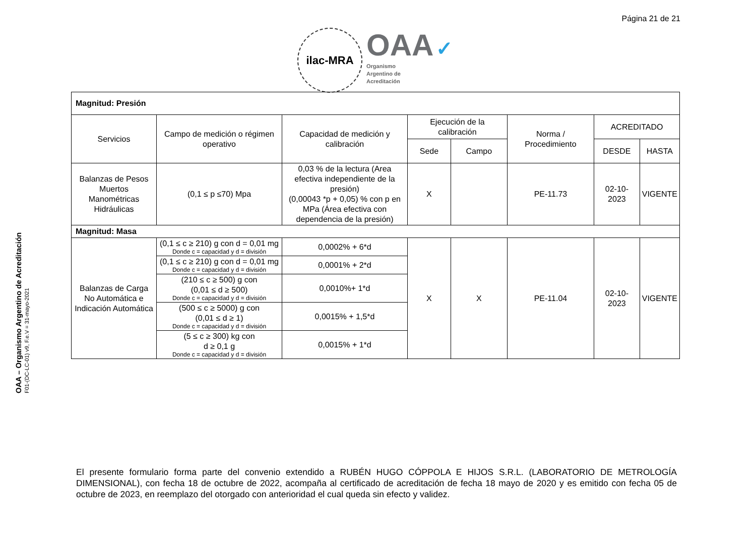Página 21 de 21
ilac-MRA
OAA ✓
Organismo
Argentino de
Acreditación
OAA – Organismo Argentino de Acreditación
F01-(DC-LC-01) v9, F.e.V = 31-mayo-2021
| Magnitud: Presión | | | | | | | |
| Servicios | Campo de medición o régimen operativo | Capacidad de medición y calibración | Ejecución de la calibración | | Norma / Procedimiento | ACREDITADO | |
| | | | Sede | Campo | | DESDE | HASTA |
| Balanzas de Pesos Muertos Manométricas Hidráulicas | (0,1 ≤ p ≤70) Mpa | 0,03 % de la lectura (Area efectiva independiente de la presión) (0,00043 *p + 0,05) % con p en MPa (Área efectiva con dependencia de la presión) | X | | PE-11.73 | 02-10-2023 | VIGENTE |
| Magnitud: Masa | | | | | | | |
| Balanzas de Carga No Automática e Indicación Automática | (0,1 ≤ c ≥ 210) g con d = 0,01 mg Donde c = capacidad y d = división | 0,0002% + 6*d | X | X | PE-11.04 | 02-10-2023 | VIGENTE |
| | (0,1 ≤ c ≥ 210) g con d = 0,01 mg Donde c = capacidad y d = división | 0,0001% + 2*d | | | | | |
| | (210 ≤ c ≥ 500) g con (0,01 ≤ d ≥ 500) Donde c = capacidad y d = división | 0,0010%+ 1*d | | | | | |
| | (500 ≤ c ≥ 5000) g con (0,01 ≤ d ≥ 1) Donde c = capacidad y d = división | 0,0015% + 1,5*d | | | | | |
| | (5 ≤ c ≥ 300) kg con d ≥ 0,1 g Donde c = capacidad y d = división | 0,0015% + 1*d | | | | | |
El presente formulario forma parte del convenio extendido a RUBÉN HUGO CÓPPOLA E HIJOS S.R.L. (LABORATORIO DE METROLOGÍA DIMENSIONAL), con fecha 18 de octubre de 2022, acompaña al certificado de acreditación de fecha 18 mayo de 2020 y es emitido con fecha 05 de octubre de 2023, en reemplazo del otorgado con anterioridad el cual queda sin efecto y validez.